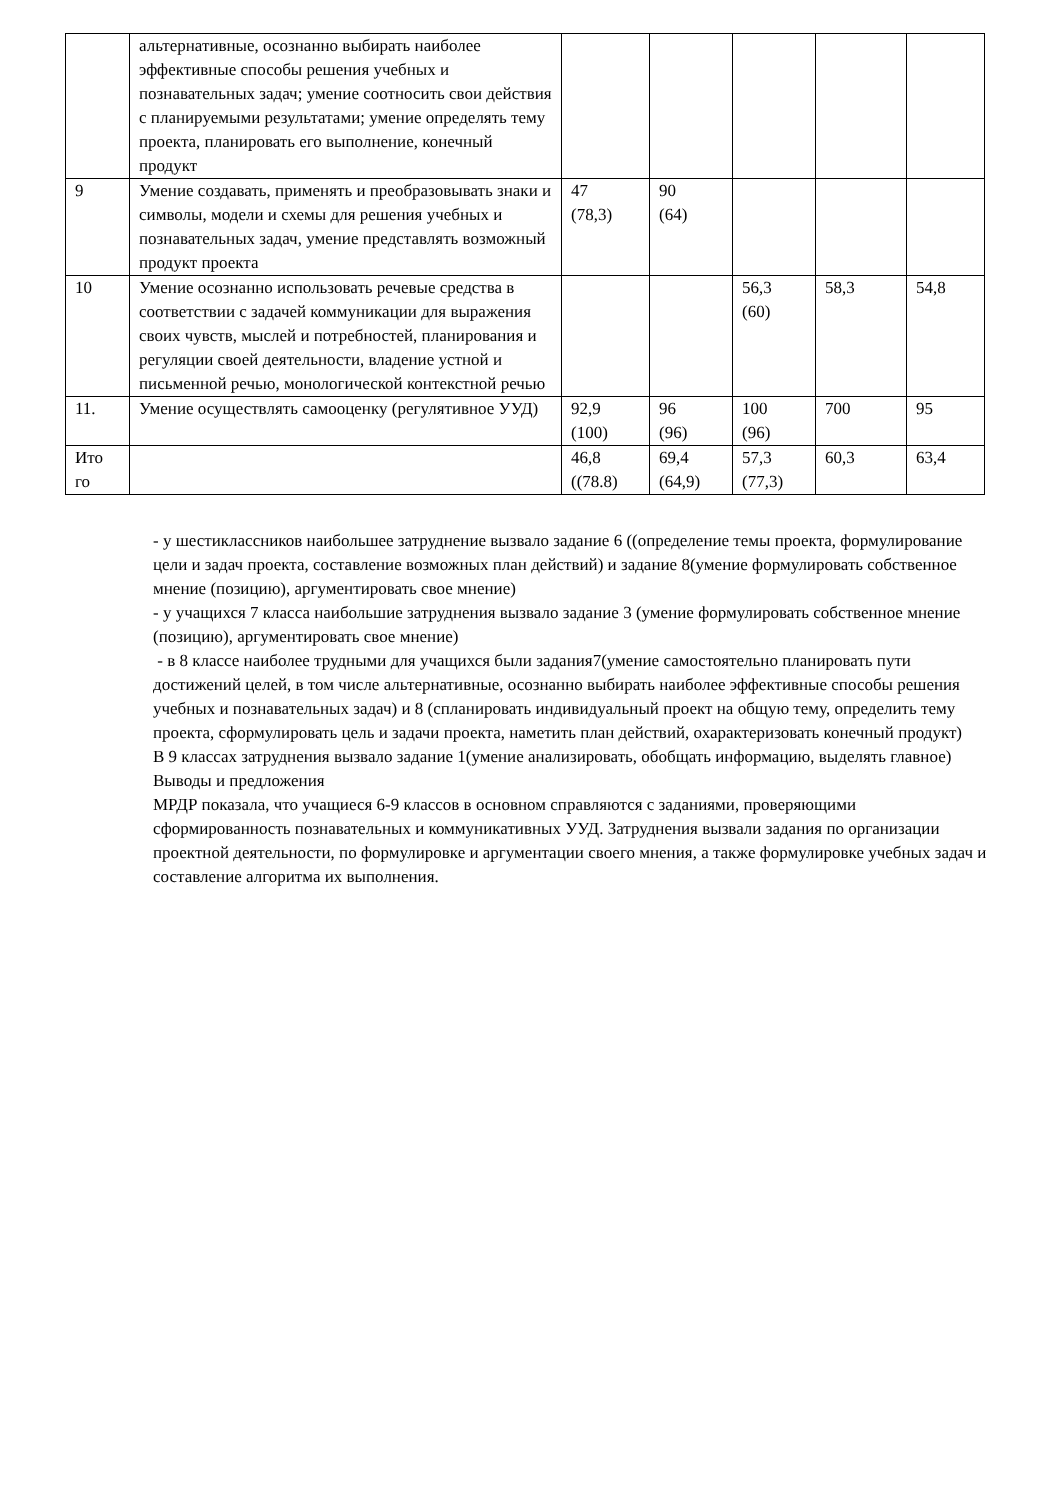| | альтернативные, осознанно выбирать наиболее эффективные способы решения учебных и познавательных задач; умение соотносить свои действия с планируемыми результатами; умение определять тему проекта, планировать его выполнение, конечный продукт | | | | | |
| 9 | Умение создавать, применять и преобразовывать знаки и символы, модели и схемы для решения учебных и познавательных задач, умение представлять возможный продукт проекта | 47 (78,3) | 90 (64) | | | |
| 10 | Умение осознанно использовать речевые средства в соответствии с задачей коммуникации для выражения своих чувств, мыслей и потребностей, планирования и регуляции своей деятельности, владение устной и письменной речью, монологической контекстной речью | | | 56,3 (60) | 58,3 | 54,8 |
| 11. | Умение осуществлять самооценку (регулятивное УУД) | 92,9 (100) | 96 (96) | 100 (96) | 700 | 95 |
| Ито го | | 46,8 ((78.8) | 69,4 (64,9) | 57,3 (77,3) | 60,3 | 63,4 |
- у шестиклассников наибольшее затруднение вызвало задание 6 ((определение темы проекта, формулирование цели и задач проекта, составление возможных план действий) и задание 8(умение формулировать собственное мнение (позицию), аргументировать свое мнение)
- у учащихся 7 класса наибольшие затруднения вызвало задание 3 (умение формулировать собственное мнение (позицию), аргументировать свое мнение)
- в 8 классе наиболее трудными для учащихся были задания7(умение самостоятельно планировать пути достижений целей, в том числе альтернативные, осознанно выбирать наиболее эффективные способы решения учебных и познавательных задач) и 8 (спланировать индивидуальный проект на общую тему, определить тему проекта, сформулировать цель и задачи проекта, наметить план действий, охарактеризовать конечный продукт)
В 9 классах затруднения вызвало задание 1(умение анализировать, обобщать информацию, выделять главное)
Выводы и предложения
МРДР показала, что учащиеся 6-9 классов в основном справляются с заданиями, проверяющими сформированность познавательных и коммуникативных УУД. Затруднения вызвали задания по организации проектной деятельности, по формулировке и аргументации своего мнения, а также формулировке учебных задач и составление алгоритма их выполнения.